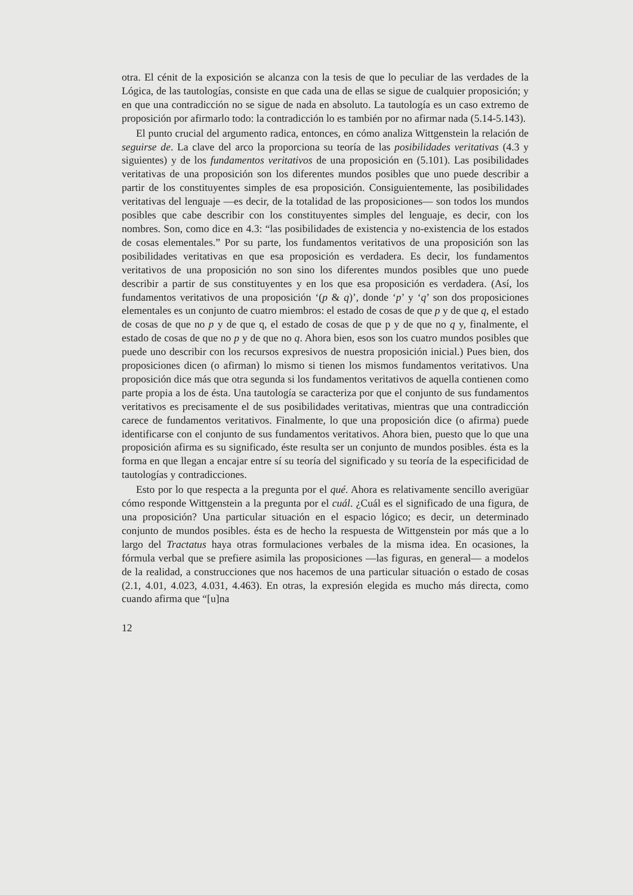otra. El cénit de la exposición se alcanza con la tesis de que lo peculiar de las verdades de la Lógica, de las tautologías, consiste en que cada una de ellas se sigue de cualquier proposición; y en que una contradicción no se sigue de nada en absoluto. La tautología es un caso extremo de proposición por afirmarlo todo: la contradicción lo es también por no afirmar nada (5.14-5.143).
El punto crucial del argumento radica, entonces, en cómo analiza Wittgenstein la relación de seguirse de. La clave del arco la proporciona su teoría de las posibilidades veritativas (4.3 y siguientes) y de los fundamentos veritativos de una proposición en (5.101). Las posibilidades veritativas de una proposición son los diferentes mundos posibles que uno puede describir a partir de los constituyentes simples de esa proposición. Consiguientemente, las posibilidades veritativas del lenguaje —es decir, de la totalidad de las proposiciones— son todos los mundos posibles que cabe describir con los constituyentes simples del lenguaje, es decir, con los nombres. Son, como dice en 4.3: “las posibilidades de existencia y no-existencia de los estados de cosas elementales.” Por su parte, los fundamentos veritativos de una proposición son las posibilidades veritativas en que esa proposición es verdadera. Es decir, los fundamentos veritativos de una proposición no son sino los diferentes mundos posibles que uno puede describir a partir de sus constituyentes y en los que esa proposición es verdadera. (Así, los fundamentos veritativos de una proposición ‘(p & q)’, donde ‘p’ y ‘q’ son dos proposiciones elementales es un conjunto de cuatro miembros: el estado de cosas de que p y de que q, el estado de cosas de que no p y de que q, el estado de cosas de que p y de que no q y, finalmente, el estado de cosas de que no p y de que no q. Ahora bien, esos son los cuatro mundos posibles que puede uno describir con los recursos expresivos de nuestra proposición inicial.) Pues bien, dos proposiciones dicen (o afirman) lo mismo si tienen los mismos fundamentos veritativos. Una proposición dice más que otra segunda si los fundamentos veritativos de aquella contienen como parte propia a los de ésta. Una tautología se caracteriza por que el conjunto de sus fundamentos veritativos es precisamente el de sus posibilidades veritativas, mientras que una contradicción carece de fundamentos veritativos. Finalmente, lo que una proposición dice (o afirma) puede identificarse con el conjunto de sus fundamentos veritativos. Ahora bien, puesto que lo que una proposición afirma es su significado, éste resulta ser un conjunto de mundos posibles. ésta es la forma en que llegan a encajar entre sí su teoría del significado y su teoría de la especificidad de tautologías y contradicciones.
Esto por lo que respecta a la pregunta por el qué. Ahora es relativamente sencillo averigüar cómo responde Wittgenstein a la pregunta por el cuál. ¿Cuál es el significado de una figura, de una proposición? Una particular situación en el espacio lógico; es decir, un determinado conjunto de mundos posibles. ésta es de hecho la respuesta de Wittgenstein por más que a lo largo del Tractatus haya otras formulaciones verbales de la misma idea. En ocasiones, la fórmula verbal que se prefiere asimila las proposiciones —las figuras, en general— a modelos de la realidad, a construcciones que nos hacemos de una particular situación o estado de cosas (2.1, 4.01, 4.023, 4.031, 4.463). En otras, la expresión elegida es mucho más directa, como cuando afirma que “[u]na
12